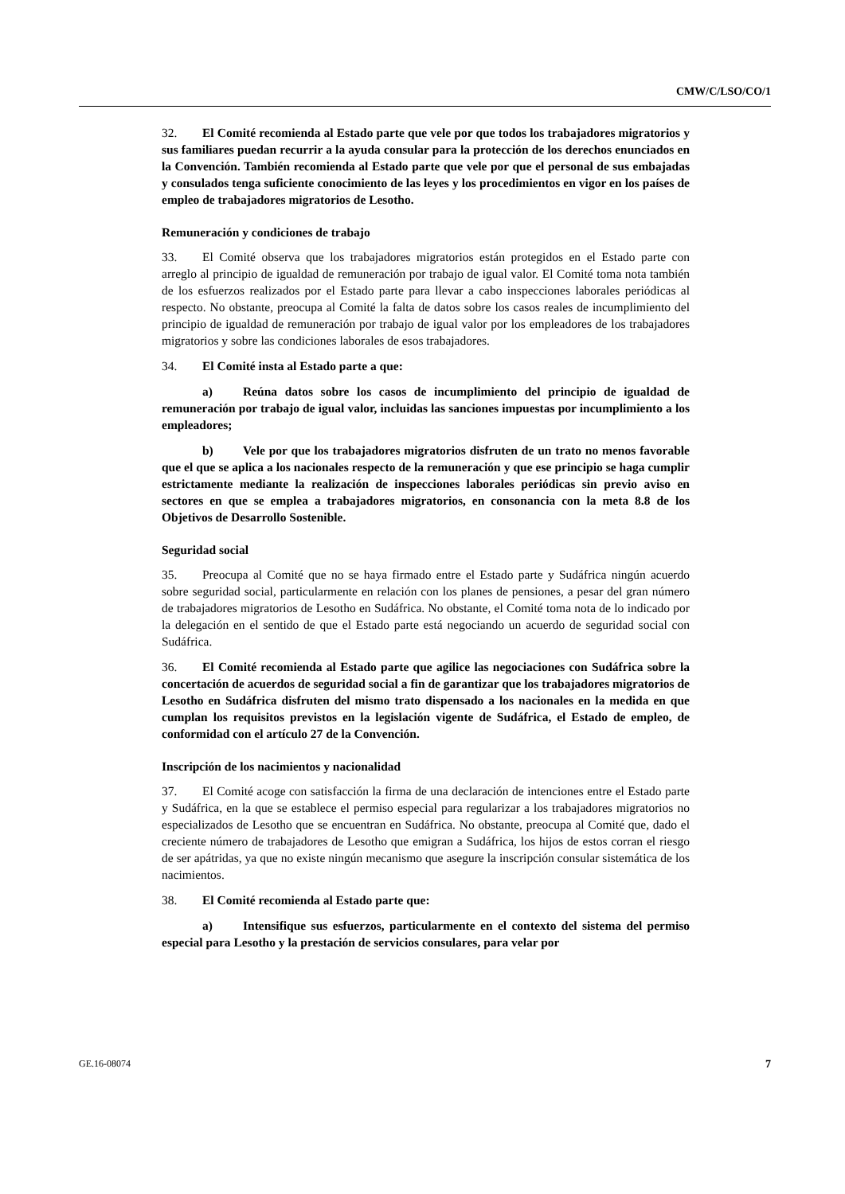CMW/C/LSO/CO/1
32. El Comité recomienda al Estado parte que vele por que todos los trabajadores migratorios y sus familiares puedan recurrir a la ayuda consular para la protección de los derechos enunciados en la Convención. También recomienda al Estado parte que vele por que el personal de sus embajadas y consulados tenga suficiente conocimiento de las leyes y los procedimientos en vigor en los países de empleo de trabajadores migratorios de Lesotho.
Remuneración y condiciones de trabajo
33. El Comité observa que los trabajadores migratorios están protegidos en el Estado parte con arreglo al principio de igualdad de remuneración por trabajo de igual valor. El Comité toma nota también de los esfuerzos realizados por el Estado parte para llevar a cabo inspecciones laborales periódicas al respecto. No obstante, preocupa al Comité la falta de datos sobre los casos reales de incumplimiento del principio de igualdad de remuneración por trabajo de igual valor por los empleadores de los trabajadores migratorios y sobre las condiciones laborales de esos trabajadores.
34. El Comité insta al Estado parte a que:
a) Reúna datos sobre los casos de incumplimiento del principio de igualdad de remuneración por trabajo de igual valor, incluidas las sanciones impuestas por incumplimiento a los empleadores;
b) Vele por que los trabajadores migratorios disfruten de un trato no menos favorable que el que se aplica a los nacionales respecto de la remuneración y que ese principio se haga cumplir estrictamente mediante la realización de inspecciones laborales periódicas sin previo aviso en sectores en que se emplea a trabajadores migratorios, en consonancia con la meta 8.8 de los Objetivos de Desarrollo Sostenible.
Seguridad social
35. Preocupa al Comité que no se haya firmado entre el Estado parte y Sudáfrica ningún acuerdo sobre seguridad social, particularmente en relación con los planes de pensiones, a pesar del gran número de trabajadores migratorios de Lesotho en Sudáfrica. No obstante, el Comité toma nota de lo indicado por la delegación en el sentido de que el Estado parte está negociando un acuerdo de seguridad social con Sudáfrica.
36. El Comité recomienda al Estado parte que agilice las negociaciones con Sudáfrica sobre la concertación de acuerdos de seguridad social a fin de garantizar que los trabajadores migratorios de Lesotho en Sudáfrica disfruten del mismo trato dispensado a los nacionales en la medida en que cumplan los requisitos previstos en la legislación vigente de Sudáfrica, el Estado de empleo, de conformidad con el artículo 27 de la Convención.
Inscripción de los nacimientos y nacionalidad
37. El Comité acoge con satisfacción la firma de una declaración de intenciones entre el Estado parte y Sudáfrica, en la que se establece el permiso especial para regularizar a los trabajadores migratorios no especializados de Lesotho que se encuentran en Sudáfrica. No obstante, preocupa al Comité que, dado el creciente número de trabajadores de Lesotho que emigran a Sudáfrica, los hijos de estos corran el riesgo de ser apátridas, ya que no existe ningún mecanismo que asegure la inscripción consular sistemática de los nacimientos.
38. El Comité recomienda al Estado parte que:
a) Intensifique sus esfuerzos, particularmente en el contexto del sistema del permiso especial para Lesotho y la prestación de servicios consulares, para velar por
GE.16-08074 7